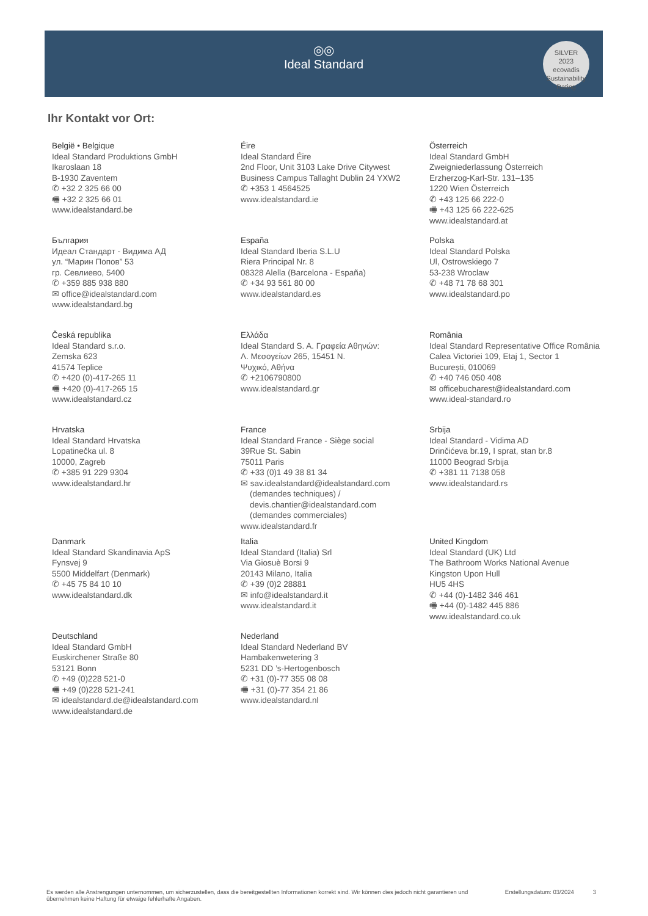◎◎
Ideal Standard
SILVER
2023
ecovadis
Sustainability Rating
Ihr Kontakt vor Ort:
België • Belgique
Ideal Standard Produktions GmbH
Ikaroslaan 18
B-1930 Zaventem
✆ +32 2 325 66 00
🖷 +32 2 325 66 01
www.idealstandard.be
Éire
Ideal Standard Éire
2nd Floor, Unit 3103 Lake Drive Citywest
Business Campus Tallaght Dublin 24 YXW2
✆ +353 1 4564525
www.idealstandard.ie
Österreich
Ideal Standard GmbH
Zweigniederlassung Österreich
Erzherzog-Karl-Str. 131–135
1220 Wien Österreich
✆ +43 125 66 222-0
🖷 +43 125 66 222-625
www.idealstandard.at
България
Идеал Стандарт - Видима АД
ул. “Марин Попов” 53
гр. Севлиево, 5400
✆ +359 885 938 880
✉ office@idealstandard.com
www.idealstandard.bg
España
Ideal Standard Iberia S.L.U
Riera Principal Nr. 8
08328 Alella (Barcelona - España)
✆ +34 93 561 80 00
www.idealstandard.es
Polska
Ideal Standard Polska
Ul, Ostrowskiego 7
53-238 Wroclaw
✆ +48 71 78 68 301
www.idealstandard.po
Česká republika
Ideal Standard s.r.o.
Zemska 623
41574 Teplice
✆ +420 (0)-417-265 11
🖷 +420 (0)-417-265 15
www.idealstandard.cz
Ελλάδα
Ideal Standard S. A. Γραφεία Αθηνών:
Λ. Μεσογείων 265, 15451 Ν.
Ψυχικό, Αθήνα
✆ +2106790800
www.idealstandard.gr
România
Ideal Standard Representative Office România
Calea Victoriei 109, Etaj 1, Sector 1
București, 010069
✆ +40 746 050 408
✉ officebucharest@idealstandard.com
www.ideal-standard.ro
Hrvatska
Ideal Standard Hrvatska
Lopatinečka ul. 8
10000, Zagreb
✆ +385 91 229 9304
www.idealstandard.hr
France
Ideal Standard France - Siège social
39Rue St. Sabin
75011 Paris
✆ +33 (0)1 49 38 81 34
✉ sav.idealstandard@idealstandard.com
(demandes techniques) /
devis.chantier@idealstandard.com
(demandes commerciales)
www.idealstandard.fr
Srbija
Ideal Standard - Vidima AD
Drinčićeva br.19, I sprat, stan br.8
11000 Beograd Srbija
✆ +381 11 7138 058
www.idealstandard.rs
Danmark
Ideal Standard Skandinavia ApS
Fynsvej 9
5500 Middelfart (Denmark)
✆ +45 75 84 10 10
www.idealstandard.dk
Italia
Ideal Standard (Italia) Srl
Via Giosuè Borsi 9
20143 Milano, Italia
✆ +39 (0)2 28881
✉ info@idealstandard.it
www.idealstandard.it
United Kingdom
Ideal Standard (UK) Ltd
The Bathroom Works National Avenue
Kingston Upon Hull
HU5 4HS
✆ +44 (0)-1482 346 461
🖷 +44 (0)-1482 445 886
www.idealstandard.co.uk
Deutschland
Ideal Standard GmbH
Euskirchener Straße 80
53121 Bonn
✆ +49 (0)228 521-0
🖷 +49 (0)228 521-241
✉ idealstandard.de@idealstandard.com
www.idealstandard.de
Nederland
Ideal Standard Nederland BV
Hambakenwetering 3
5231 DD ’s-Hertogenbosch
✆ +31 (0)-77 355 08 08
🖷 +31 (0)-77 354 21 86
www.idealstandard.nl
Es werden alle Anstrengungen unternommen, um sicherzustellen, dass die bereitgestellten Informationen korrekt sind. Wir können dies jedoch nicht garantieren und übernehmen keine Haftung für etwaige fehlerhafte Angaben. Erstellungsdatum: 03/2024 3